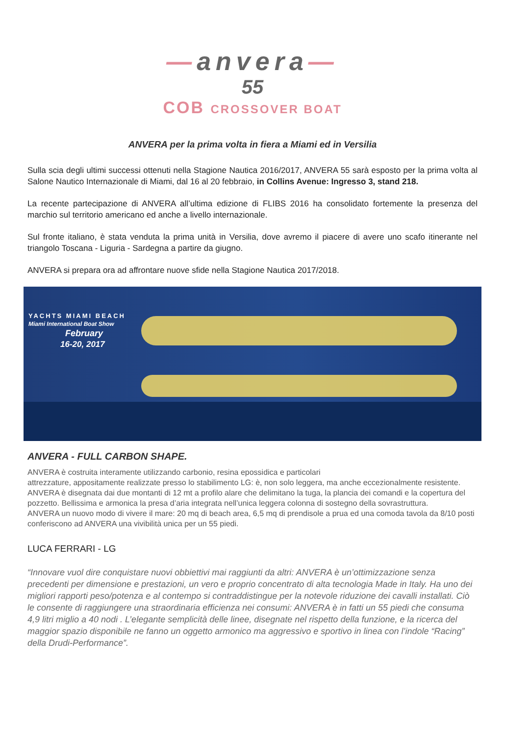—anvera—
55
COB CROSSOVER BOAT
ANVERA per la prima volta in fiera a Miami ed in Versilia
Sulla scia degli ultimi successi ottenuti nella Stagione Nautica 2016/2017, ANVERA 55 sarà esposto per la prima volta al Salone Nautico Internazionale di Miami, dal 16 al 20 febbraio, in Collins Avenue: Ingresso 3, stand 218.
La recente partecipazione di ANVERA all’ultima edizione di FLIBS 2016 ha consolidato fortemente la presenza del marchio sul territorio americano ed anche a livello internazionale.
Sul fronte italiano, è stata venduta la prima unità in Versilia, dove avremo il piacere di avere uno scafo itinerante nel triangolo Toscana - Liguria - Sardegna a partire da giugno.
ANVERA si prepara ora ad affrontare nuove sfide nella Stagione Nautica 2017/2018.
YACHTS MIAMI BEACH
Miami International Boat Show
February
16-20, 2017
ANVERA - FULL CARBON SHAPE.
ANVERA è costruita interamente utilizzando carbonio, resina epossidica e particolari
attrezzature, appositamente realizzate presso lo stabilimento LG: è, non solo leggera, ma anche eccezionalmente resistente.
ANVERA è disegnata dai due montanti di 12 mt a profilo alare che delimitano la tuga, la plancia dei comandi e la copertura del pozzetto. Bellissima e armonica la presa d’aria integrata nell’unica leggera colonna di sostegno della sovrastruttura.
ANVERA un nuovo modo di vivere il mare: 20 mq di beach area, 6,5 mq di prendisole a prua ed una comoda tavola da 8/10 posti conferiscono ad ANVERA una vivibilità unica per un 55 piedi.
LUCA FERRARI - LG
“Innovare vuol dire conquistare nuovi obbiettivi mai raggiunti da altri: ANVERA è un’ottimizzazione senza precedenti per dimensione e prestazioni, un vero e proprio concentrato di alta tecnologia Made in Italy. Ha uno dei migliori rapporti peso/potenza e al contempo si contraddistingue per la notevole riduzione dei cavalli installati. Ciò le consente di raggiungere una straordinaria efficienza nei consumi: ANVERA è in fatti un 55 piedi che consuma 4,9 litri miglio a 40 nodi . L’elegante semplicità delle linee, disegnate nel rispetto della funzione, e la ricerca del maggior spazio disponibile ne fanno un oggetto armonico ma aggressivo e sportivo in linea con l’indole “Racing” della Drudi-Performance”.